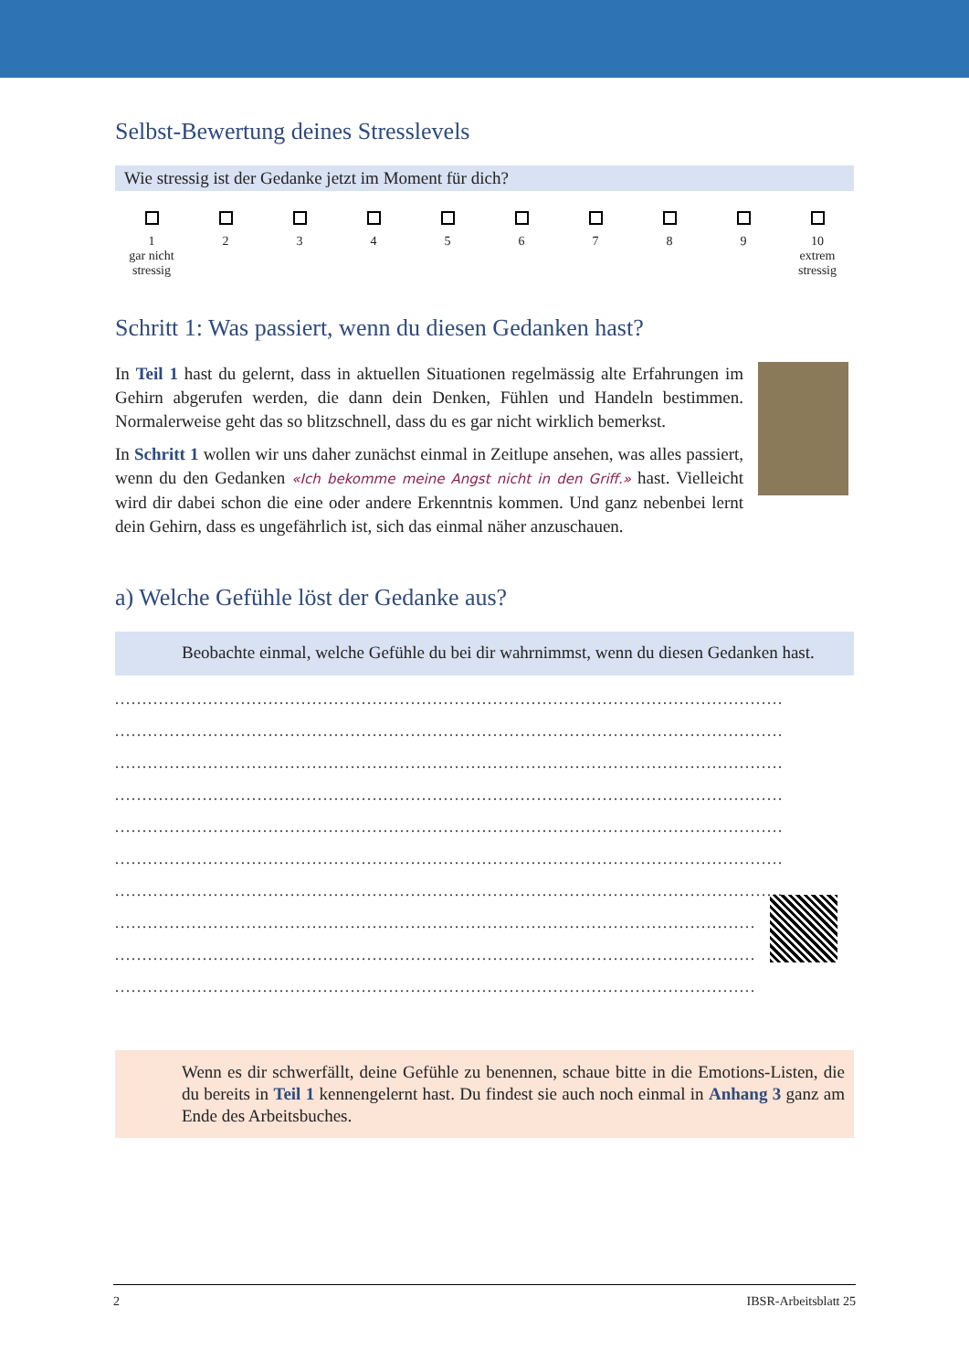Selbst-Bewertung deines Stresslevels
Wie stressig ist der Gedanke jetzt im Moment für dich?
1
gar nicht
stressig
2
3
4
5
6
7
8
9
10
extrem
stressig
Schritt 1: Was passiert, wenn du diesen Gedanken hast?
In Teil 1 hast du gelernt, dass in aktuellen Situationen regelmässig alte Erfahrungen im Gehirn abgerufen werden, die dann dein Denken, Fühlen und Handeln bestimmen. Normalerweise geht das so blitzschnell, dass du es gar nicht wirklich bemerkst.
In Schritt 1 wollen wir uns daher zunächst einmal in Zeitlupe ansehen, was alles passiert, wenn du den Gedanken «Ich bekomme meine Angst nicht in den Griff.» hast. Vielleicht wird dir dabei schon die eine oder andere Erkenntnis kommen. Und ganz nebenbei lernt dein Gehirn, dass es ungefährlich ist, sich das einmal näher anzuschauen.
a) Welche Gefühle löst der Gedanke aus?
Beobachte einmal, welche Gefühle du bei dir wahrnimmst, wenn du diesen Gedanken hast.
..........................................................................................................................
..........................................................................................................................
..........................................................................................................................
..........................................................................................................................
..........................................................................................................................
..........................................................................................................................
..........................................................................................................................
..........................................................................................................................
..........................................................................................................................
..........................................................................................................................
Wenn es dir schwerfällt, deine Gefühle zu benennen, schaue bitte in die Emotions-Listen, die du bereits in Teil 1 kennengelernt hast. Du findest sie auch noch einmal in Anhang 3 ganz am Ende des Arbeitsbuches.
2 IBSR-Arbeitsblatt 25